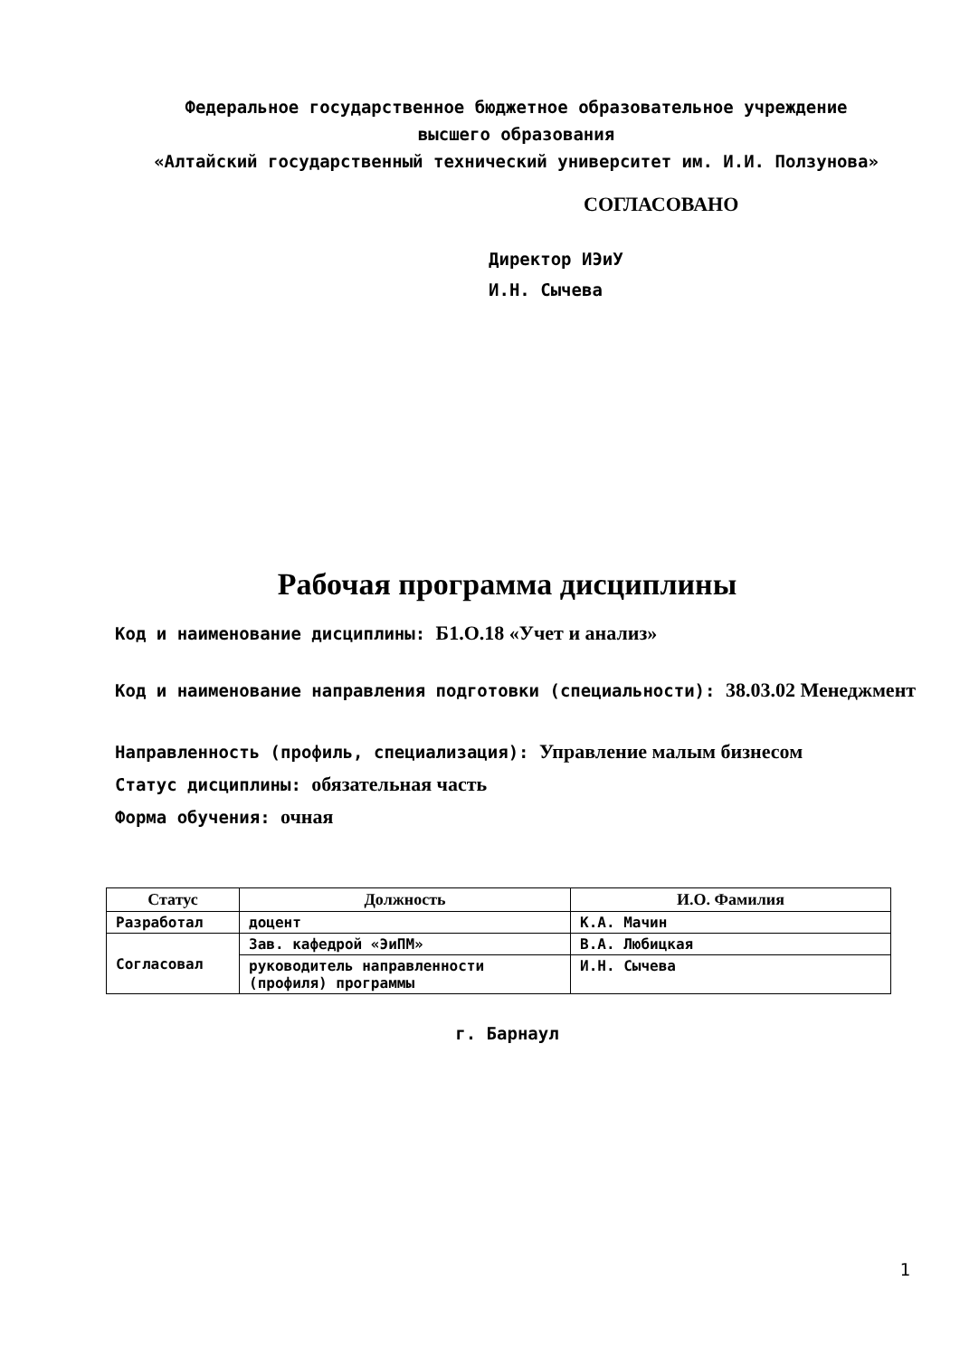Федеральное государственное бюджетное образовательное учреждение
высшего образования
«Алтайский государственный технический университет им. И.И. Ползунова»
СОГЛАСОВАНО
Директор ИЭиУ
И.Н. Сычева
Рабочая программа дисциплины
Код и наименование дисциплины: Б1.О.18 «Учет и анализ»
Код и наименование направления подготовки (специальности): 38.03.02 Менеджмент
Направленность (профиль, специализация): Управление малым бизнесом
Статус дисциплины: обязательная часть
Форма обучения: очная
| Статус | Должность | И.О. Фамилия |
| --- | --- | --- |
| Разработал | доцент | К.А. Мачин |
| Согласовал | Зав. кафедрой «ЭиПМ» | В.А. Любицкая |
| | руководитель направленности (профиля) программы | И.Н. Сычева |
г. Барнаул
1